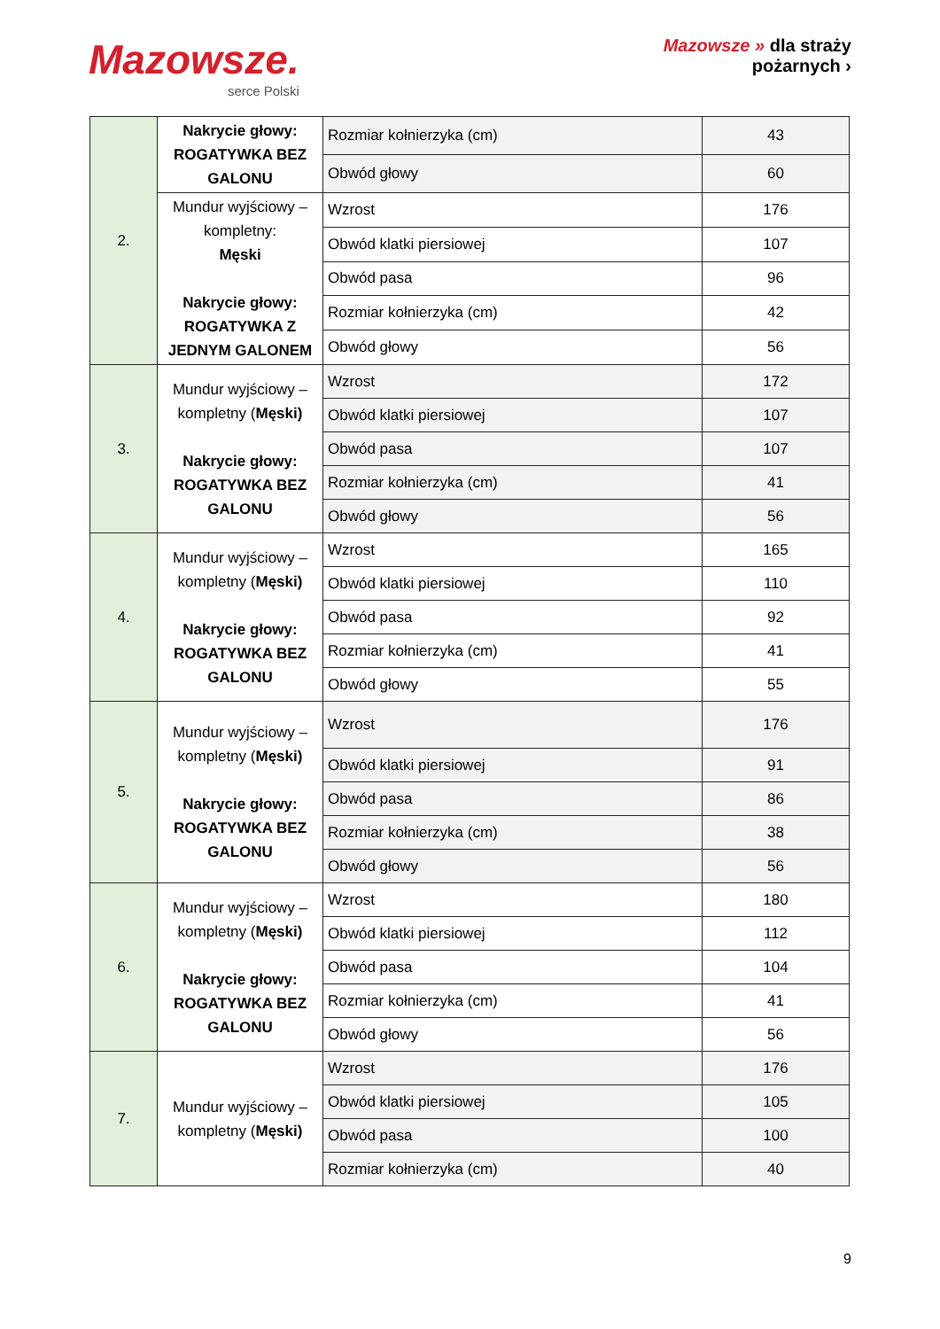Mazowsze.
serce Polski
Mazowsze » dla strażу
pożarnych ›
| 2. | Nakrycie głowy: ROGATYWKA BEZ GALONU | Rozmiar kołnierzyka (cm) | 43 |
| | | Obwód głowy | 60 |
| | Mundur wyjściowy – kompletny: Męski Nakrycie głowy: ROGATYWKA Z JEDNYM GALONEM | Wzrost | 176 |
| | | Obwód klatki piersiowej | 107 |
| | | Obwód pasa | 96 |
| | | Rozmiar kołnierzyka (cm) | 42 |
| | | Obwód głowy | 56 |
| 3. | Mundur wyjściowy – kompletny ( Męski) Nakrycie głowy: ROGATYWKA BEZ GALONU | Wzrost | 172 |
| | | Obwód klatki piersiowej | 107 |
| | | Obwód pasa | 107 |
| | | Rozmiar kołnierzyka (cm) | 41 |
| | | Obwód głowy | 56 |
| 4. | Mundur wyjściowy – kompletny ( Męski) Nakrycie głowy: ROGATYWKA BEZ GALONU | Wzrost | 165 |
| | | Obwód klatki piersiowej | 110 |
| | | Obwód pasa | 92 |
| | | Rozmiar kołnierzyka (cm) | 41 |
| | | Obwód głowy | 55 |
| 5. | Mundur wyjściowy – kompletny ( Męski) Nakrycie głowy: ROGATYWKA BEZ GALONU | Wzrost | 176 |
| | | Obwód klatki piersiowej | 91 |
| | | Obwód pasa | 86 |
| | | Rozmiar kołnierzyka (cm) | 38 |
| | | Obwód głowy | 56 |
| 6. | Mundur wyjściowy – kompletny ( Męski) Nakrycie głowy: ROGATYWKA BEZ GALONU | Wzrost | 180 |
| | | Obwód klatki piersiowej | 112 |
| | | Obwód pasa | 104 |
| | | Rozmiar kołnierzyka (cm) | 41 |
| | | Obwód głowy | 56 |
| 7. | Mundur wyjściowy – kompletny ( Męski) | Wzrost | 176 |
| | | Obwód klatki piersiowej | 105 |
| | | Obwód pasa | 100 |
| | | Rozmiar kołnierzyka (cm) | 40 |
9